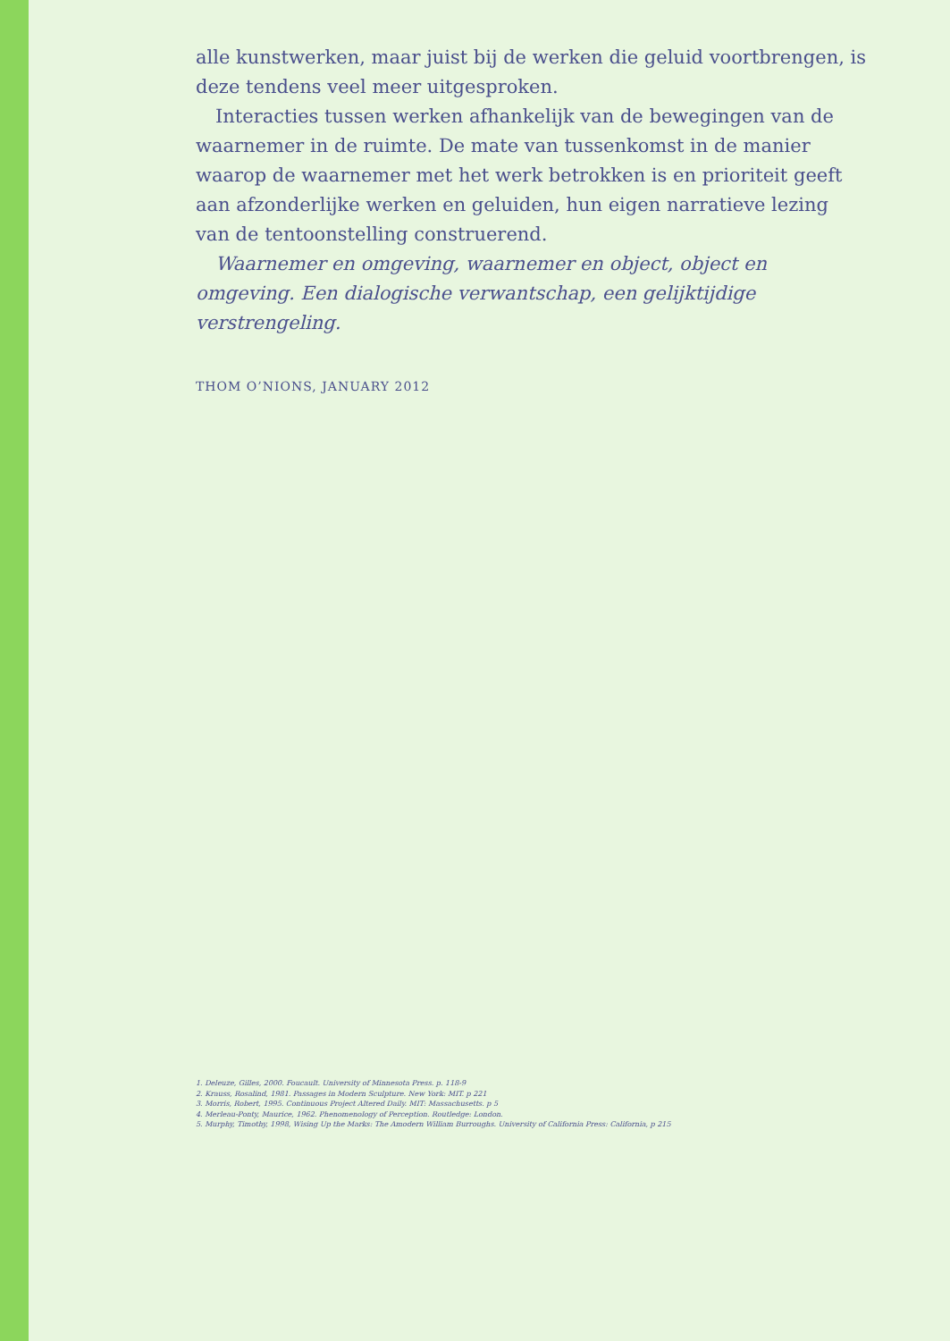alle kunstwerken, maar juist bij de werken die geluid voortbrengen, is deze tendens veel meer uitgesproken.
Interacties tussen werken afhankelijk van de bewegingen van de waarnemer in de ruimte. De mate van tussenkomst in de manier waarop de waarnemer met het werk betrokken is en prioriteit geeft aan afzonderlijke werken en geluiden, hun eigen narratieve lezing van de tentoonstelling construerend.
Waarnemer en omgeving, waarnemer en object, object en omgeving. Een dialogische verwantschap, een gelijktijdige verstrengeling.
THOM O’NIONS, JANUARY 2012
1. Deleuze, Gilles, 2000. Foucault. University of Minnesota Press. p. 118-9
2. Krauss, Rosalind, 1981. Passages in Modern Sculpture. New York: MIT. p 221
3. Morris, Robert, 1995. Continuous Project Altered Daily. MIT: Massachusetts. p 5
4. Merleau-Ponty, Maurice, 1962. Phenomenology of Perception. Routledge: London.
5. Murphy, Timothy, 1998, Wising Up the Marks: The Amodern William Burroughs. University of California Press: California, p 215